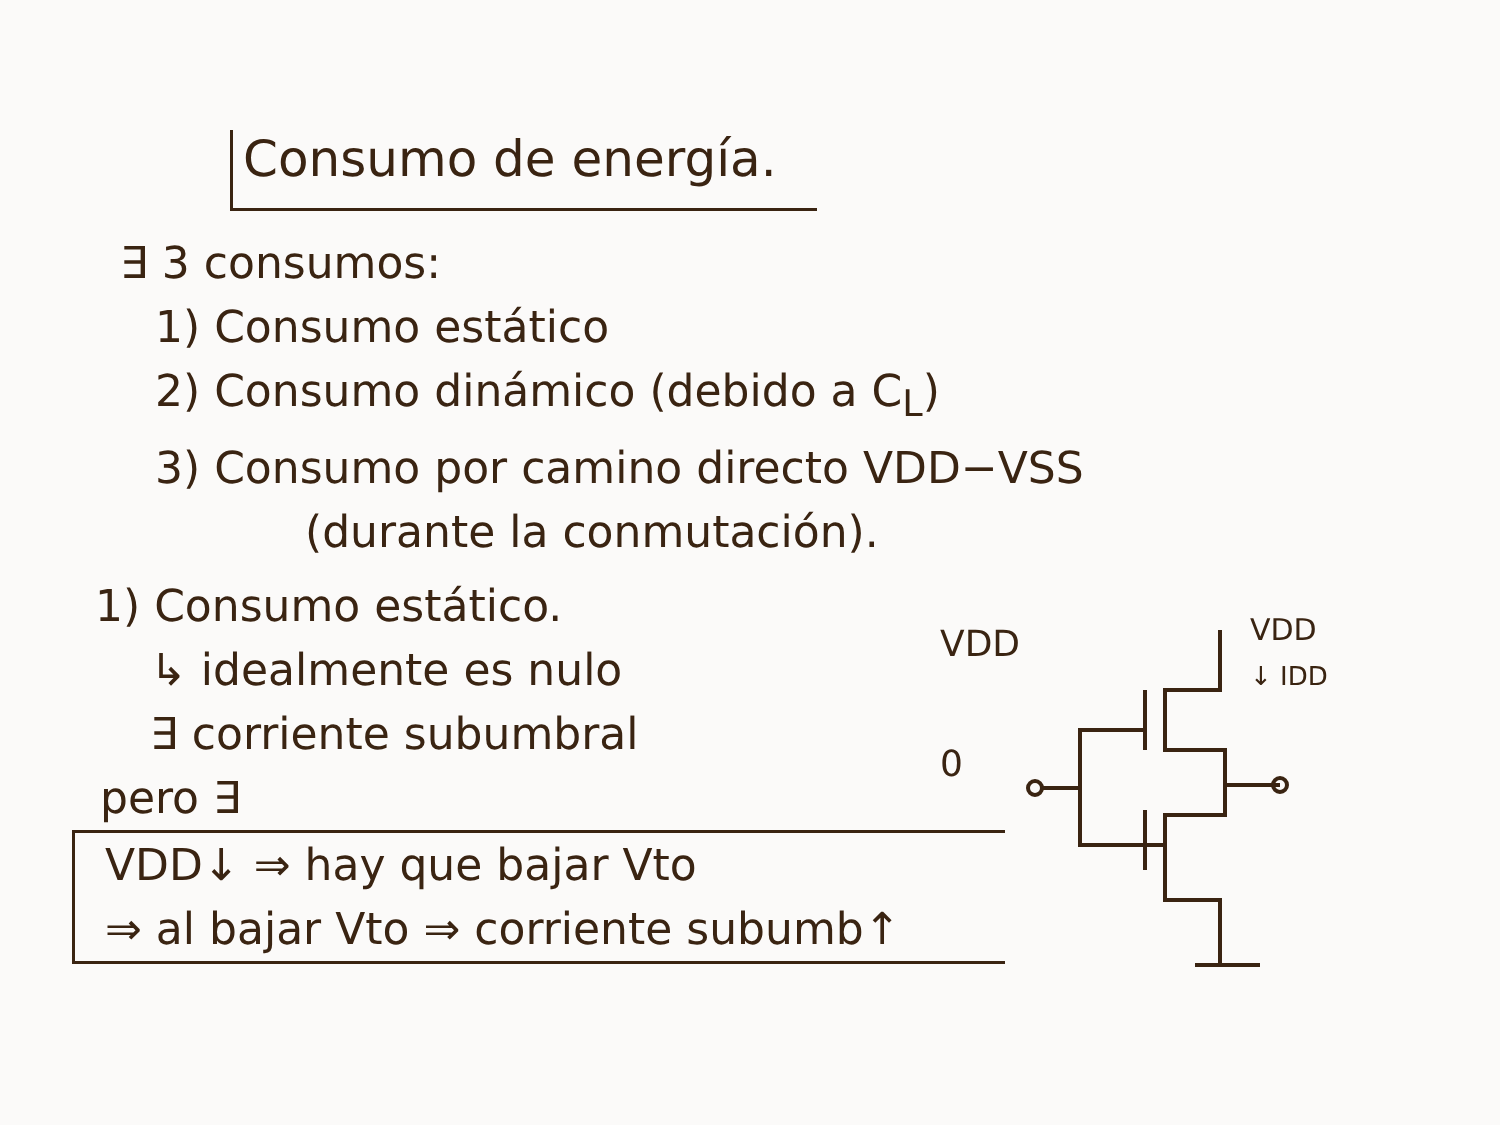Consumo de energía.
∃ 3 consumos:
1) Consumo estático
2) Consumo dinámico (debido a C<sub>L</sub>)
3) Consumo por camino directo VDD−VSS
(durante la conmutación).
1) Consumo estático.
↳ idealmente es nulo
∃ corriente subumbral
pero ∃
VDD↓ ⇒ hay que bajar Vto
⇒ al bajar Vto ⇒ corriente subumb↑
VDD
0
VDD
↓ IDD